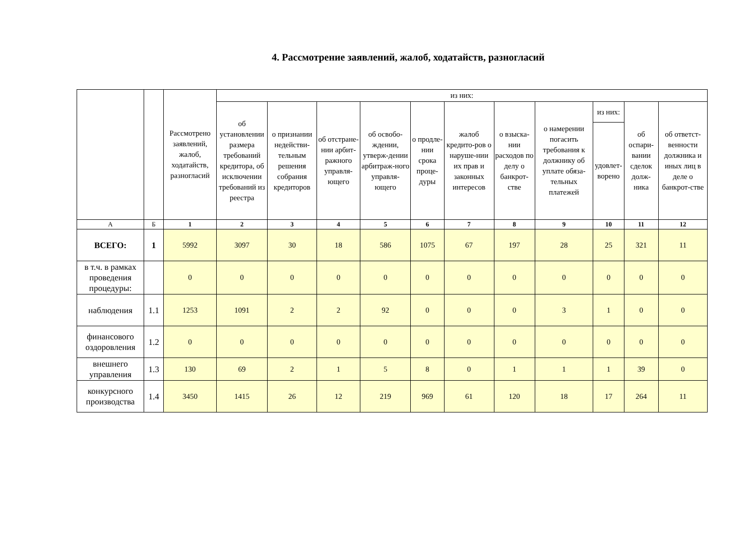4. Рассмотрение заявлений, жалоб, ходатайств, разногласий
| | | Рассмотрено заявлений, жалоб, ходатайств, разногласий | из них: | | | | | | | | | | |
| --- | --- | --- | --- | --- | --- | --- | --- | --- | --- | --- | --- | --- | --- |
| | | | об установлении размера требований кредитора, об исключении требований из реестра | о признании недействи-тельным решения собрания кредиторов | об отстране-нии арбит-ражного управля-ющего | об освобо-ждении, утверж-дении арбитраж-ного управля-ющего | о продле-нии срока проце-дуры | жалоб кредито-ров о наруше-нии их прав и законных интересов | о взыска-нии расходов по делу о банкрот-стве | о намерении погасить требования к должнику об уплате обяза-тельных платежей | из них: | об оспари-вании сделок долж-ника | об ответст-венности должника и иных лиц в деле о банкрот-стве |
| | | | | | | | | | | | удовлет-ворено | | |
| А | Б | 1 | 2 | 3 | 4 | 5 | 6 | 7 | 8 | 9 | 10 | 11 | 12 |
| ВСЕГО: | 1 | 5992 | 3097 | 30 | 18 | 586 | 1075 | 67 | 197 | 28 | 25 | 321 | 11 |
| в т.ч. в рамках проведения процедуры: | | 0 | 0 | 0 | 0 | 0 | 0 | 0 | 0 | 0 | 0 | 0 | 0 |
| наблюдения | 1.1 | 1253 | 1091 | 2 | 2 | 92 | 0 | 0 | 0 | 3 | 1 | 0 | 0 |
| финансового оздоровления | 1.2 | 0 | 0 | 0 | 0 | 0 | 0 | 0 | 0 | 0 | 0 | 0 | 0 |
| внешнего управления | 1.3 | 130 | 69 | 2 | 1 | 5 | 8 | 0 | 1 | 1 | 1 | 39 | 0 |
| конкурсного производства | 1.4 | 3450 | 1415 | 26 | 12 | 219 | 969 | 61 | 120 | 18 | 17 | 264 | 11 |